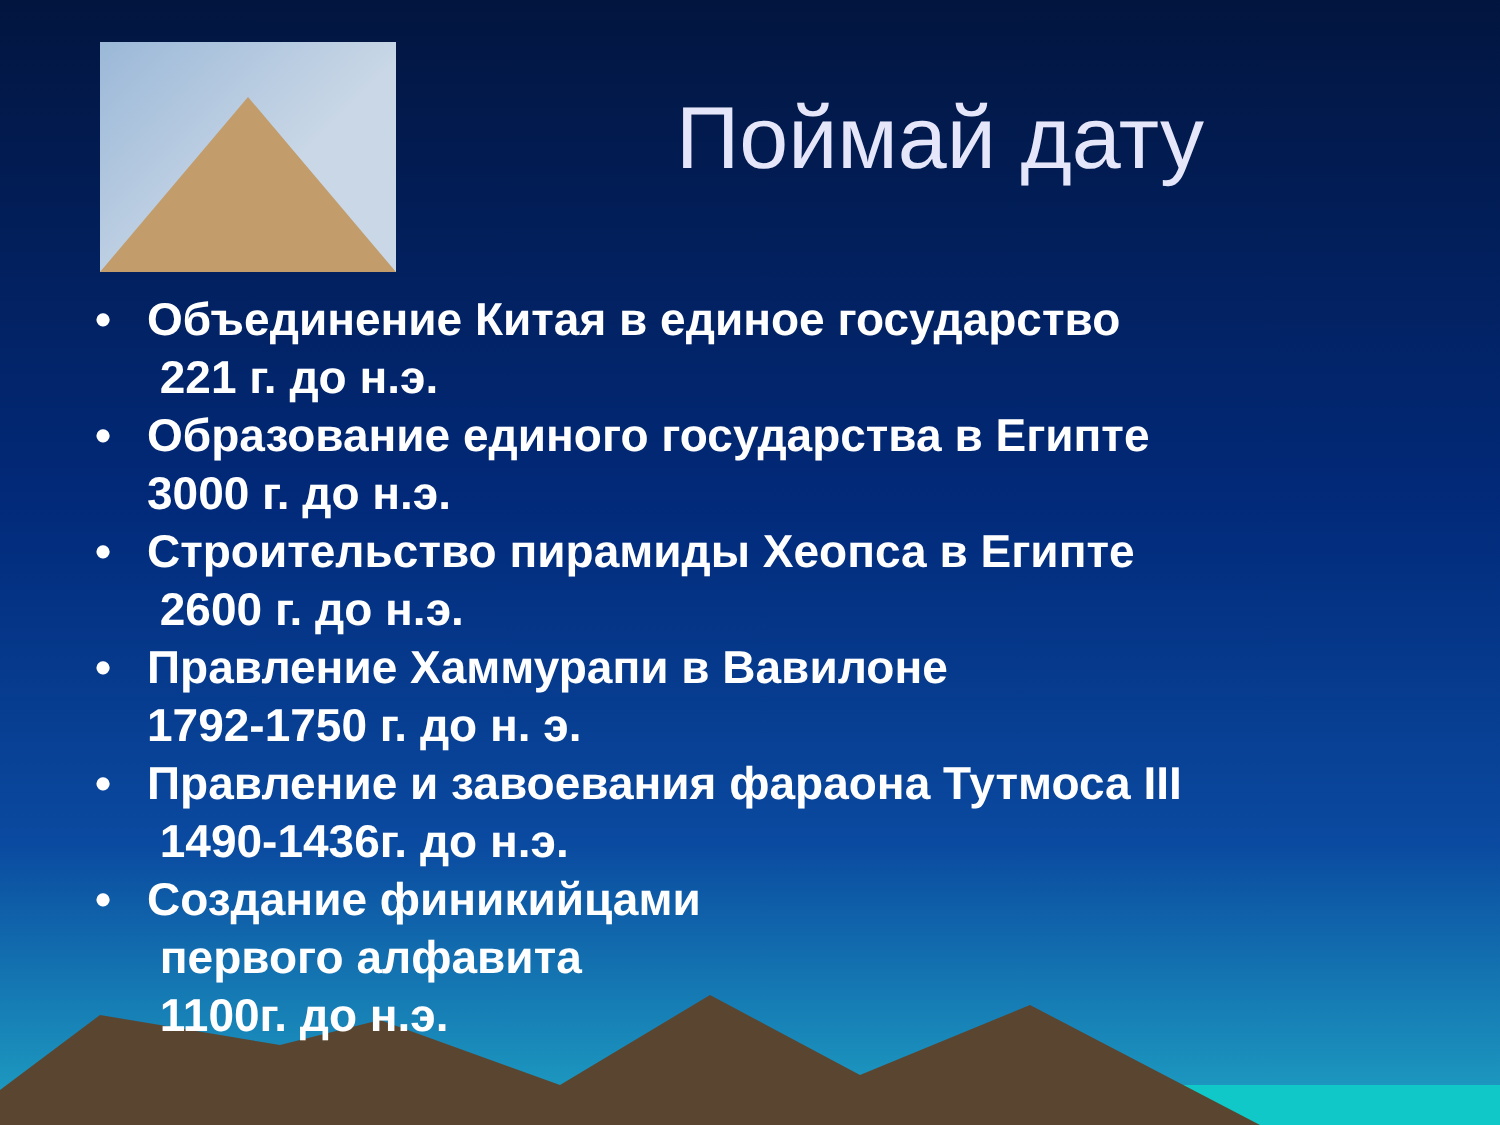Поймай дату
• Объединение Китая в единое государство
221 г. до н.э.
• Образование единого государства в Египте
3000 г. до н.э.
• Строительство пирамиды Хеопса в Египте
2600 г. до н.э.
• Правление Хаммурапи в Вавилоне
1792-1750 г. до н. э.
• Правление и завоевания фараона Тутмоса III
1490-1436г. до н.э.
• Создание финикийцами
первого алфавита
1100г. до н.э.